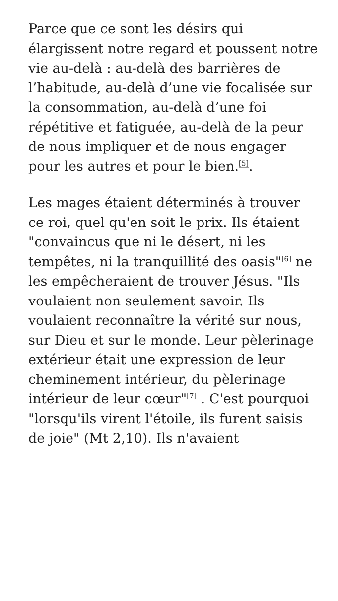Parce que ce sont les désirs qui élargissent notre regard et poussent notre vie au-delà : au-delà des barrières de l’habitude, au-delà d’une vie focalisée sur la consommation, au-delà d’une foi répétitive et fatiguée, au-delà de la peur de nous impliquer et de nous engager pour les autres et pour le bien.<sup>[5]</sup>.
Les mages étaient déterminés à trouver ce roi, quel qu'en soit le prix. Ils étaient "convaincus que ni le désert, ni les tempêtes, ni la tranquillité des oasis"<sup>[6]</sup> ne les empêcheraient de trouver Jésus. "Ils voulaient non seulement savoir. Ils voulaient reconnaître la vérité sur nous, sur Dieu et sur le monde. Leur pèlerinage extérieur était une expression de leur cheminement intérieur, du pèlerinage intérieur de leur cœur"<sup>[7]</sup> . C'est pourquoi "lorsqu'ils virent l'étoile, ils furent saisis de joie" (Mt 2,10). Ils n'avaient